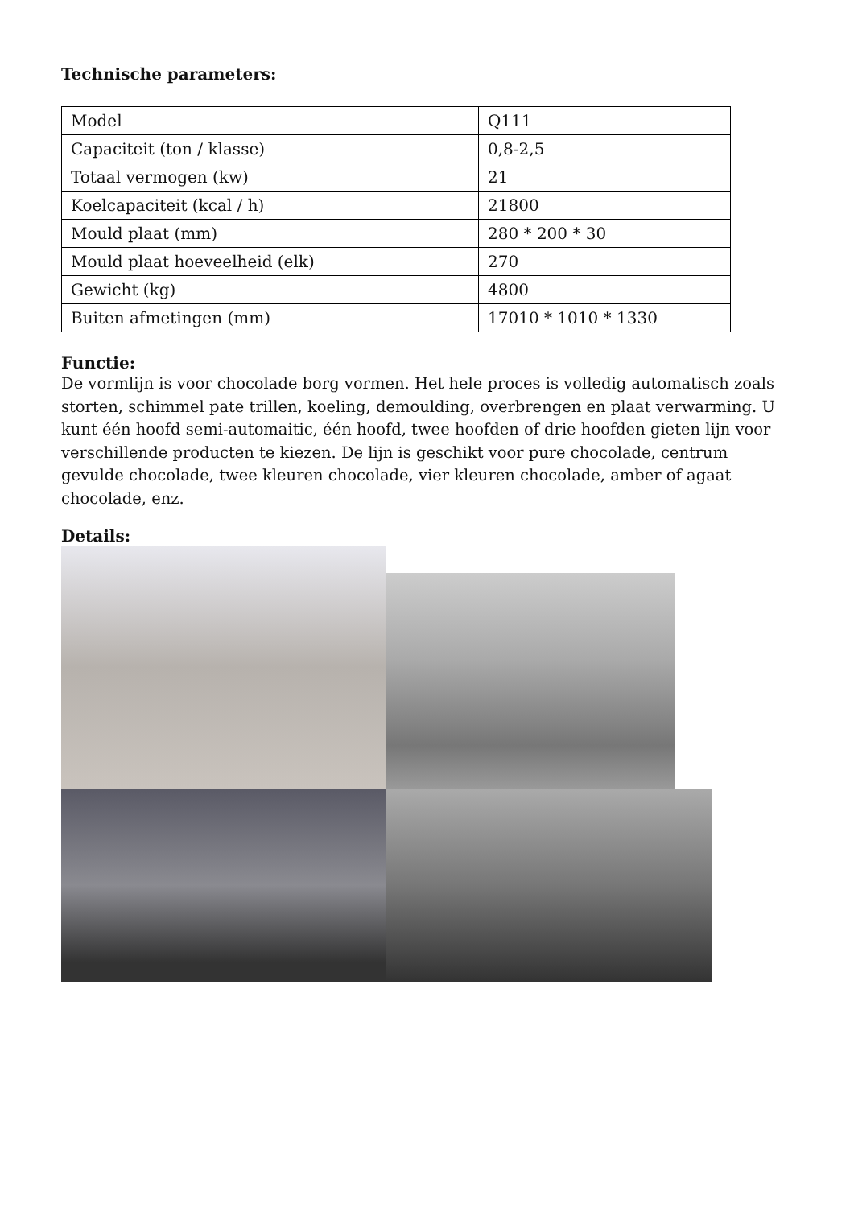Technische parameters:
| Model | Q111 |
| Capaciteit (ton / klasse) | 0,8-2,5 |
| Totaal vermogen (kw) | 21 |
| Koelcapaciteit (kcal / h) | 21800 |
| Mould plaat (mm) | 280 * 200 * 30 |
| Mould plaat hoeveelheid (elk) | 270 |
| Gewicht (kg) | 4800 |
| Buiten afmetingen (mm) | 17010 * 1010 * 1330 |
Functie:
De vormlijn is voor chocolade borg vormen. Het hele proces is volledig automatisch zoals storten, schimmel pate trillen, koeling, demoulding, overbrengen en plaat verwarming. U kunt één hoofd semi-automaitic, één hoofd, twee hoofden of drie hoofden gieten lijn voor verschillende producten te kiezen. De lijn is geschikt voor pure chocolade, centrum gevulde chocolade, twee kleuren chocolade, vier kleuren chocolade, amber of agaat chocolade, enz.
Details: